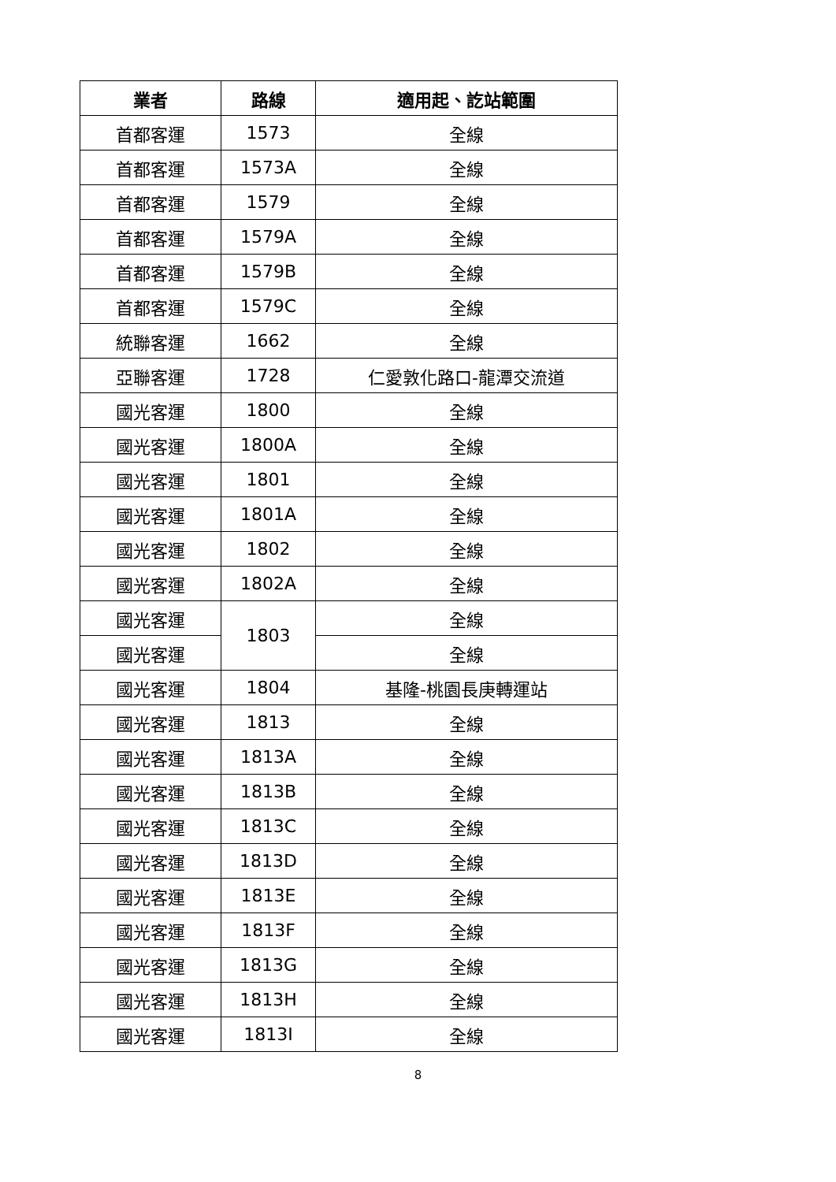| 業者 | 路線 | 適用起、訖站範圍 |
| --- | --- | --- |
| 首都客運 | 1573 | 全線 |
| 首都客運 | 1573A | 全線 |
| 首都客運 | 1579 | 全線 |
| 首都客運 | 1579A | 全線 |
| 首都客運 | 1579B | 全線 |
| 首都客運 | 1579C | 全線 |
| 統聯客運 | 1662 | 全線 |
| 亞聯客運 | 1728 | 仁愛敦化路口-龍潭交流道 |
| 國光客運 | 1800 | 全線 |
| 國光客運 | 1800A | 全線 |
| 國光客運 | 1801 | 全線 |
| 國光客運 | 1801A | 全線 |
| 國光客運 | 1802 | 全線 |
| 國光客運 | 1802A | 全線 |
| 國光客運 | 1803 | 全線 |
| 國光客運 | | 全線 |
| 國光客運 | 1804 | 基隆-桃園長庚轉運站 |
| 國光客運 | 1813 | 全線 |
| 國光客運 | 1813A | 全線 |
| 國光客運 | 1813B | 全線 |
| 國光客運 | 1813C | 全線 |
| 國光客運 | 1813D | 全線 |
| 國光客運 | 1813E | 全線 |
| 國光客運 | 1813F | 全線 |
| 國光客運 | 1813G | 全線 |
| 國光客運 | 1813H | 全線 |
| 國光客運 | 1813I | 全線 |
8